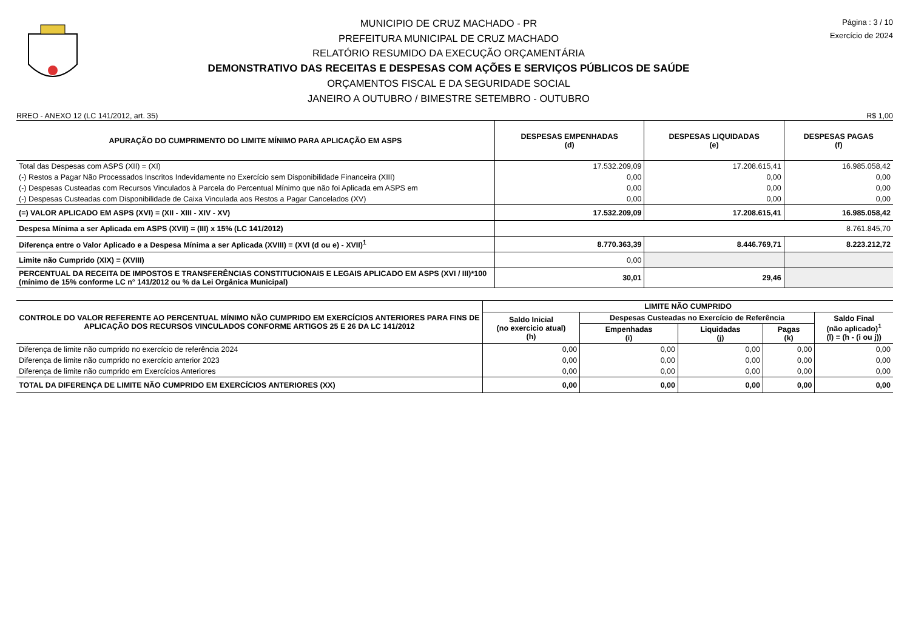MUNICIPIO DE CRUZ MACHADO - PR
PREFEITURA MUNICIPAL DE CRUZ MACHADO
RELATÓRIO RESUMIDO DA EXECUÇÃO ORÇAMENTÁRIA
DEMONSTRATIVO DAS RECEITAS E DESPESAS COM AÇÕES E SERVIÇOS PÚBLICOS DE SAÚDE
ORÇAMENTOS FISCAL E DA SEGURIDADE SOCIAL
JANEIRO A OUTUBRO / BIMESTRE SETEMBRO - OUTUBRO
Página : 3 / 10
Exercício de 2024
RREO - ANEXO 12 (LC 141/2012, art. 35) R$ 1,00
| APURAÇÃO DO CUMPRIMENTO DO LIMITE MÍNIMO PARA APLICAÇÃO EM ASPS | DESPESAS EMPENHADAS (d) | DESPESAS LIQUIDADAS (e) | DESPESAS PAGAS (f) |
| --- | --- | --- | --- |
| Total das Despesas com ASPS (XII) = (XI) | 17.532.209,09 | 17.208.615,41 | 16.985.058,42 |
| (-) Restos a Pagar Não Processados Inscritos Indevidamente no Exercício sem Disponibilidade Financeira (XIII) | 0,00 | 0,00 | 0,00 |
| (-) Despesas Custeadas com Recursos Vinculados à Parcela do Percentual Mínimo que não foi Aplicada em ASPS em | 0,00 | 0,00 | 0,00 |
| (-) Despesas Custeadas com Disponibilidade de Caixa Vinculada aos Restos a Pagar Cancelados (XV) | 0,00 | 0,00 | 0,00 |
| (=) VALOR APLICADO EM ASPS (XVI) = (XII - XIII - XIV - XV) | 17.532.209,09 | 17.208.615,41 | 16.985.058,42 |
| Despesa Mínima a ser Aplicada em ASPS (XVII) = (III) x 15% (LC 141/2012) | 8.761.845,70 | | |
| Diferença entre o Valor Aplicado e a Despesa Mínima a ser Aplicada (XVIII) = (XVI (d ou e) - XVII)<sup>1</sup> | 8.770.363,39 | 8.446.769,71 | 8.223.212,72 |
| Limite não Cumprido (XIX) = (XVIII) | 0,00 | | |
| PERCENTUAL DA RECEITA DE IMPOSTOS E TRANSFERÊNCIAS CONSTITUCIONAIS E LEGAIS APLICADO EM ASPS (XVI / III)*100 (mínimo de 15% conforme LC n° 141/2012 ou % da Lei Orgânica Municipal) | 30,01 | 29,46 | |
| CONTROLE DO VALOR REFERENTE AO PERCENTUAL MÍNIMO NÃO CUMPRIDO EM EXERCÍCIOS ANTERIORES PARA FINS DE APLICAÇÃO DOS RECURSOS VINCULADOS CONFORME ARTIGOS 25 E 26 DA LC 141/2012 | LIMITE NÃO CUMPRIDO | | | | |
| --- | --- | --- | --- | --- | --- |
| | Saldo Inicial (no exercicio atual) (h) | Despesas Custeadas no Exercício de Referência | | | Saldo Final (não aplicado)<sup>1</sup> (l) = (h - (i ou j)) |
| | | Empenhadas (i) | Liquidadas (j) | Pagas (k) | |
| Diferença de limite não cumprido no exercício de referência 2024 | 0,00 | 0,00 | 0,00 | 0,00 | 0,00 |
| Diferença de limite não cumprido no exercício anterior 2023 | 0,00 | 0,00 | 0,00 | 0,00 | 0,00 |
| Diferença de limite não cumprido em Exercícios Anteriores | 0,00 | 0,00 | 0,00 | 0,00 | 0,00 |
| TOTAL DA DIFERENÇA DE LIMITE NÃO CUMPRIDO EM EXERCÍCIOS ANTERIORES (XX) | 0,00 | 0,00 | 0,00 | 0,00 | 0,00 |